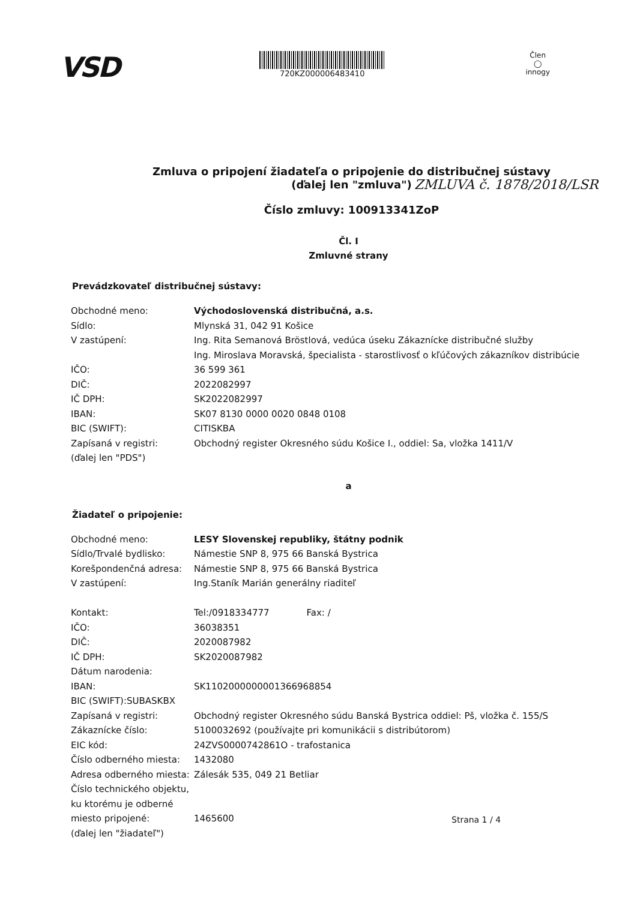VSD
720KZ000006483410 Člen
◯
innogy
Zmluva o pripojení žiadateľa o pripojenie do distribučnej sústavy
(ďalej len "zmluva")
Číslo zmluvy: 100913341ZoP
ZMLUVA č. 1878/2018/LSR
Čl. I
Zmluvné strany
Prevádzkovateľ distribučnej sústavy:
| Obchodné meno: | Východoslovenská distribučná, a.s. |
| Sídlo: | Mlynská 31, 042 91 Košice |
| V zastúpení: | Ing. Rita Semanová Bröstlová, vedúca úseku Zákaznícke distribučné služby Ing. Miroslava Moravská, špecialista - starostlivosť o kľúčových zákazníkov distribúcie |
| IČO: | 36 599 361 |
| DIČ: | 2022082997 |
| IČ DPH: | SK2022082997 |
| IBAN: | SK07 8130 0000 0020 0848 0108 |
| BIC (SWIFT): | CITISKBA |
| Zapísaná v registri: (ďalej len "PDS") | Obchodný register Okresného súdu Košice I., oddiel: Sa, vložka 1411/V |
a
Žiadateľ o pripojenie:
| Obchodné meno: | LESY Slovenskej republiky, štátny podnik |
| Sídlo/Trvalé bydlisko: | Námestie SNP 8, 975 66 Banská Bystrica |
| Korešpondenčná adresa: | Námestie SNP 8, 975 66 Banská Bystrica |
| V zastúpení: | Ing.Staník Marián generálny riaditeľ |
| Kontakt: | Tel:/0918334777 Fax: / |
| IČO: | 36038351 |
| DIČ: | 2020087982 |
| IČ DPH: | SK2020087982 |
| Dátum narodenia: | |
| IBAN: | SK1102000000001366968854 |
| BIC (SWIFT):SUBASKBX | |
| Zapísaná v registri: | Obchodný register Okresného súdu Banská Bystrica oddiel: Pš, vložka č. 155/S |
| Zákaznícke číslo: | 5100032692 (používajte pri komunikácii s distribútorom) |
| EIC kód: | 24ZVS0000742861O - trafostanica |
| Číslo odberného miesta: | 1432080 |
| Adresa odberného miesta: | Zálesák 535, 049 21 Betliar |
| Číslo technického objektu, ku ktorému je odberné miesto pripojené: | 1465600 |
| (ďalej len "žiadateľ") | |
Strana 1 / 4